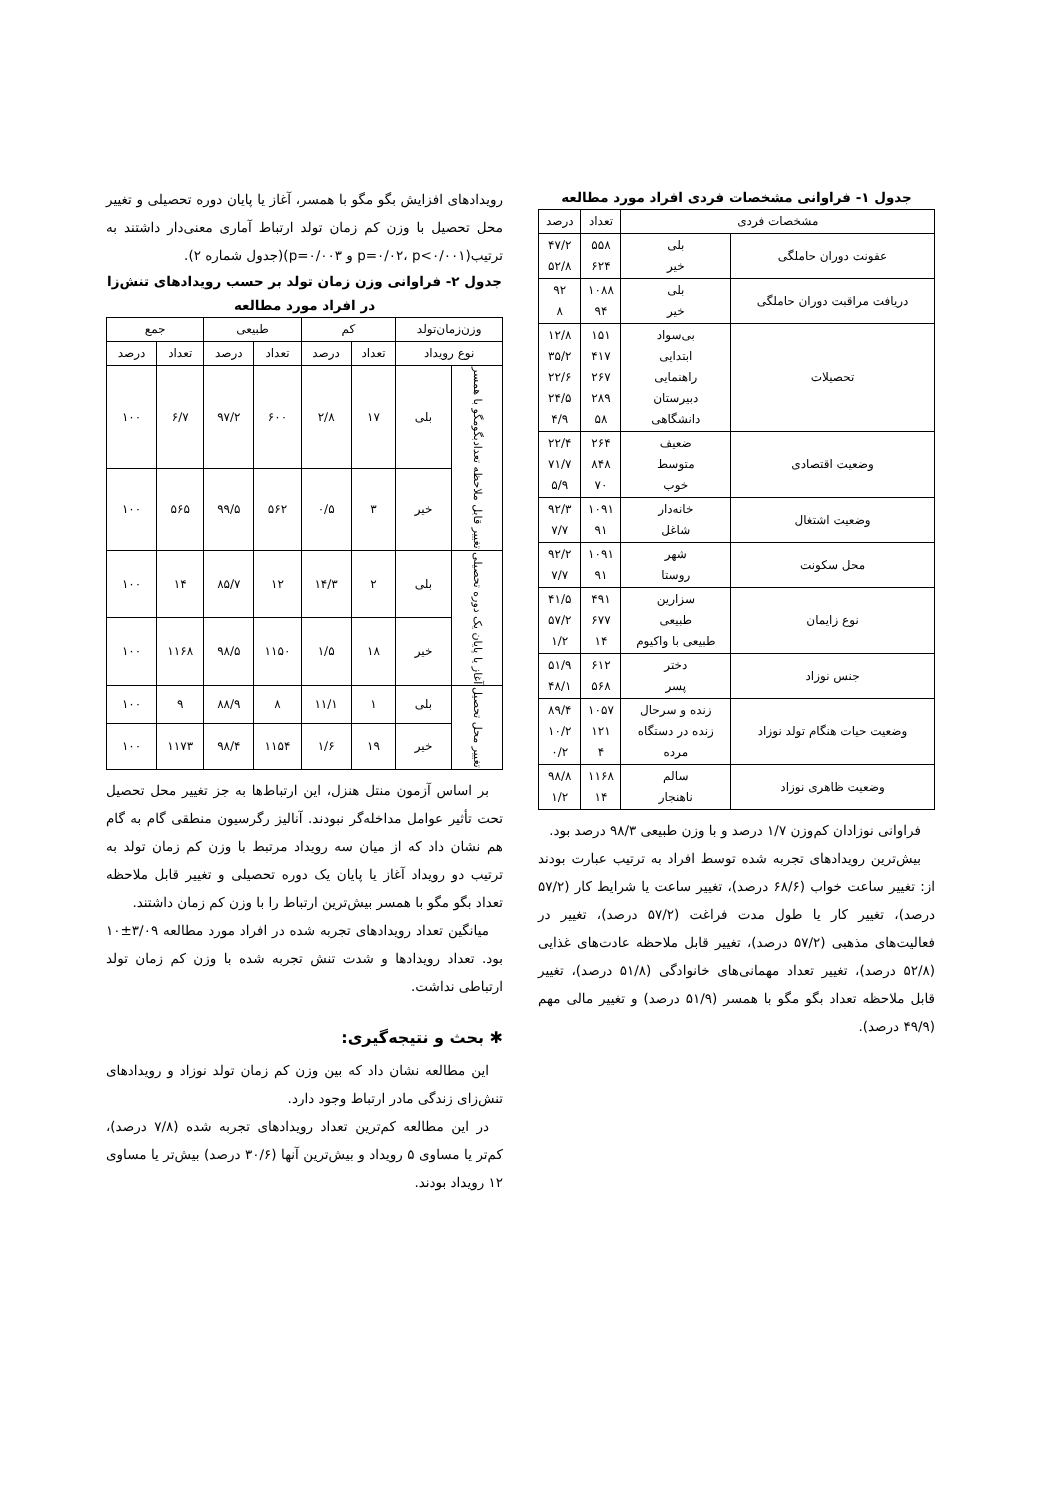جدول ۱- فراوانی مشخصات فردی افراد مورد مطالعه
| مشخصات فردی | | تعداد | درصد |
| --- | --- | --- | --- |
| عفونت دوران حاملگی | بلی خیر | ۵۵۸ ۶۲۴ | ۴۷/۲ ۵۲/۸ |
| دریافت مراقبت دوران حاملگی | بلی خیر | ۱۰۸۸ ۹۴ | ۹۲ ۸ |
| تحصیلات | بی‌سواد ابتدایی راهنمایی دبیرستان دانشگاهی | ۱۵۱ ۴۱۷ ۲۶۷ ۲۸۹ ۵۸ | ۱۲/۸ ۳۵/۲ ۲۲/۶ ۲۴/۵ ۴/۹ |
| وضعیت اقتصادی | ضعیف متوسط خوب | ۲۶۴ ۸۴۸ ۷۰ | ۲۲/۴ ۷۱/۷ ۵/۹ |
| وضعیت اشتغال | خانه‌دار شاغل | ۱۰۹۱ ۹۱ | ۹۲/۳ ۷/۷ |
| محل سکونت | شهر روستا | ۱۰۹۱ ۹۱ | ۹۲/۲ ۷/۷ |
| نوع زایمان | سزارین طبیعی طبیعی با واکیوم | ۴۹۱ ۶۷۷ ۱۴ | ۴۱/۵ ۵۷/۲ ۱/۲ |
| جنس نوزاد | دختر پسر | ۶۱۲ ۵۶۸ | ۵۱/۹ ۴۸/۱ |
| وضعیت حیات هنگام تولد نوزاد | زنده و سرحال زنده در دستگاه مرده | ۱۰۵۷ ۱۲۱ ۴ | ۸۹/۴ ۱۰/۲ ۰/۲ |
| وضعیت ظاهری نوزاد | سالم ناهنجار | ۱۱۶۸ ۱۴ | ۹۸/۸ ۱/۲ |
فراوانی نوزادان کم‌وزن ۱/۷ درصد و با وزن طبیعی ۹۸/۳ درصد بود.
بیش‌ترین رویدادهای تجربه شده توسط افراد به ترتیب عبارت بودند از: تغییر ساعت خواب (۶۸/۶ درصد)، تغییر ساعت یا شرایط کار (۵۷/۲ درصد)، تغییر کار یا طول مدت فراغت (۵۷/۲ درصد)، تغییر در فعالیت‌های مذهبی (۵۷/۲ درصد)، تغییر قابل ملاحظه عادت‌های غذایی (۵۲/۸ درصد)، تغییر تعداد مهمانی‌های خانوادگی (۵۱/۸ درصد)، تغییر قابل ملاحظه تعداد بگو مگو با همسر (۵۱/۹ درصد) و تغییر مالی مهم (۴۹/۹ درصد).
رویدادهای افزایش بگو مگو با همسر، آغاز یا پایان دوره تحصیلی و تغییر محل تحصیل با وزن کم زمان تولد ارتباط آماری معنی‌دار داشتند به ترتیب(p=۰/۰۲، p<۰/۰۰۱ و p=۰/۰۰۳)(جدول شماره ۲).
جدول ۲- فراوانی وزن زمان تولد بر حسب رویدادهای تنش‌زا در افراد مورد مطالعه
| وزن‌زمان‌تولد | | کم | | طبیعی | | جمع | |
| --- | --- | --- | --- | --- | --- | --- | --- |
| نوع رویداد | | تعداد | درصد | تعداد | درصد | تعداد | درصد |
| تغییر قابل ملاحظه تعدادبگومگو با همسر | بلی | ۱۷ | ۲/۸ | ۶۰۰ | ۹۷/۲ | ۶/۷ | ۱۰۰ |
| | خیر | ۳ | ۰/۵ | ۵۶۲ | ۹۹/۵ | ۵۶۵ | ۱۰۰ |
| آغاز یا پایان یک دوره تحصیلی | بلی | ۲ | ۱۴/۳ | ۱۲ | ۸۵/۷ | ۱۴ | ۱۰۰ |
| | خیر | ۱۸ | ۱/۵ | ۱۱۵۰ | ۹۸/۵ | ۱۱۶۸ | ۱۰۰ |
| تغییر محل تحصیل | بلی | ۱ | ۱۱/۱ | ۸ | ۸۸/۹ | ۹ | ۱۰۰ |
| | خیر | ۱۹ | ۱/۶ | ۱۱۵۴ | ۹۸/۴ | ۱۱۷۳ | ۱۰۰ |
بر اساس آزمون منتل هنزل، این ارتباط‌ها به جز تغییر محل تحصیل تحت تأثیر عوامل مداخله‌گر نبودند. آنالیز رگرسیون منطقی گام به گام هم نشان داد که از میان سه رویداد مرتبط با وزن کم زمان تولد به ترتیب دو رویداد آغاز یا پایان یک دوره تحصیلی و تغییر قابل ملاحظه تعداد بگو مگو با همسر بیش‌ترین ارتباط را با وزن کم زمان داشتند.
میانگین تعداد رویدادهای تجربه شده در افراد مورد مطالعه ۳/۰۹±۱۰ بود. تعداد رویدادها و شدت تنش تجربه شده با وزن کم زمان تولد ارتباطی نداشت.
✱ بحث و نتیجه‌گیری:
این مطالعه نشان داد که بین وزن کم زمان تولد نوزاد و رویدادهای تنش‌زای زندگی مادر ارتباط وجود دارد.
در این مطالعه کم‌ترین تعداد رویدادهای تجربه شده (۷/۸ درصد)، کم‌تر یا مساوی ۵ رویداد و بیش‌ترین آنها (۳۰/۶ درصد) بیش‌تر یا مساوی ۱۲ رویداد بودند.